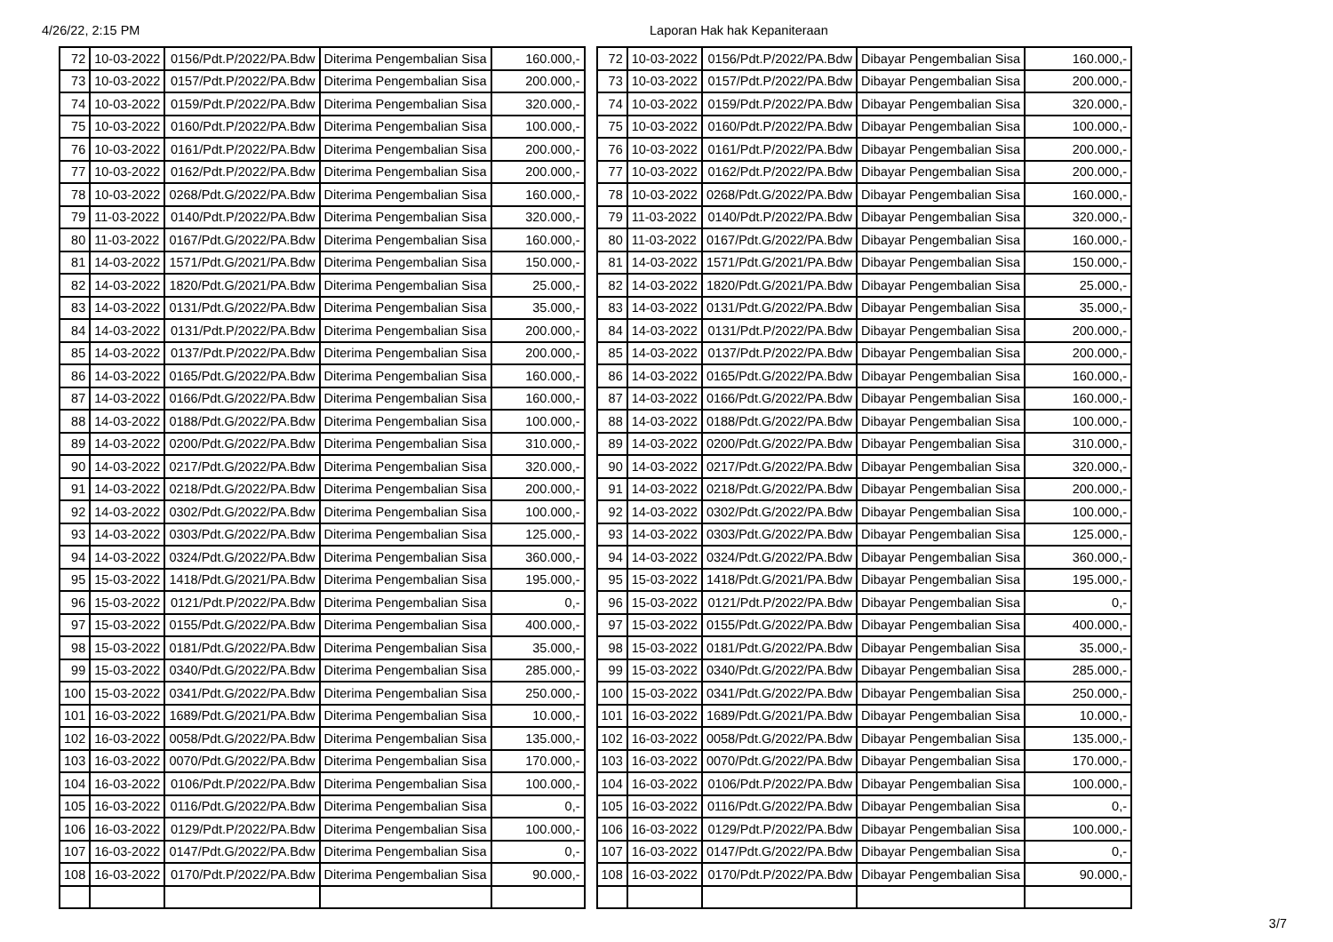4/26/22, 2:15 PM Laporan Hak hak Kepaniteraan
| 72 | 10-03-2022 | 0156/Pdt.P/2022/PA.Bdw | Diterima Pengembalian Sisa | 160.000,- |
| 73 | 10-03-2022 | 0157/Pdt.P/2022/PA.Bdw | Diterima Pengembalian Sisa | 200.000,- |
| 74 | 10-03-2022 | 0159/Pdt.P/2022/PA.Bdw | Diterima Pengembalian Sisa | 320.000,- |
| 75 | 10-03-2022 | 0160/Pdt.P/2022/PA.Bdw | Diterima Pengembalian Sisa | 100.000,- |
| 76 | 10-03-2022 | 0161/Pdt.P/2022/PA.Bdw | Diterima Pengembalian Sisa | 200.000,- |
| 77 | 10-03-2022 | 0162/Pdt.P/2022/PA.Bdw | Diterima Pengembalian Sisa | 200.000,- |
| 78 | 10-03-2022 | 0268/Pdt.G/2022/PA.Bdw | Diterima Pengembalian Sisa | 160.000,- |
| 79 | 11-03-2022 | 0140/Pdt.P/2022/PA.Bdw | Diterima Pengembalian Sisa | 320.000,- |
| 80 | 11-03-2022 | 0167/Pdt.G/2022/PA.Bdw | Diterima Pengembalian Sisa | 160.000,- |
| 81 | 14-03-2022 | 1571/Pdt.G/2021/PA.Bdw | Diterima Pengembalian Sisa | 150.000,- |
| 82 | 14-03-2022 | 1820/Pdt.G/2021/PA.Bdw | Diterima Pengembalian Sisa | 25.000,- |
| 83 | 14-03-2022 | 0131/Pdt.G/2022/PA.Bdw | Diterima Pengembalian Sisa | 35.000,- |
| 84 | 14-03-2022 | 0131/Pdt.P/2022/PA.Bdw | Diterima Pengembalian Sisa | 200.000,- |
| 85 | 14-03-2022 | 0137/Pdt.P/2022/PA.Bdw | Diterima Pengembalian Sisa | 200.000,- |
| 86 | 14-03-2022 | 0165/Pdt.G/2022/PA.Bdw | Diterima Pengembalian Sisa | 160.000,- |
| 87 | 14-03-2022 | 0166/Pdt.G/2022/PA.Bdw | Diterima Pengembalian Sisa | 160.000,- |
| 88 | 14-03-2022 | 0188/Pdt.G/2022/PA.Bdw | Diterima Pengembalian Sisa | 100.000,- |
| 89 | 14-03-2022 | 0200/Pdt.G/2022/PA.Bdw | Diterima Pengembalian Sisa | 310.000,- |
| 90 | 14-03-2022 | 0217/Pdt.G/2022/PA.Bdw | Diterima Pengembalian Sisa | 320.000,- |
| 91 | 14-03-2022 | 0218/Pdt.G/2022/PA.Bdw | Diterima Pengembalian Sisa | 200.000,- |
| 92 | 14-03-2022 | 0302/Pdt.G/2022/PA.Bdw | Diterima Pengembalian Sisa | 100.000,- |
| 93 | 14-03-2022 | 0303/Pdt.G/2022/PA.Bdw | Diterima Pengembalian Sisa | 125.000,- |
| 94 | 14-03-2022 | 0324/Pdt.G/2022/PA.Bdw | Diterima Pengembalian Sisa | 360.000,- |
| 95 | 15-03-2022 | 1418/Pdt.G/2021/PA.Bdw | Diterima Pengembalian Sisa | 195.000,- |
| 96 | 15-03-2022 | 0121/Pdt.P/2022/PA.Bdw | Diterima Pengembalian Sisa | 0,- |
| 97 | 15-03-2022 | 0155/Pdt.G/2022/PA.Bdw | Diterima Pengembalian Sisa | 400.000,- |
| 98 | 15-03-2022 | 0181/Pdt.G/2022/PA.Bdw | Diterima Pengembalian Sisa | 35.000,- |
| 99 | 15-03-2022 | 0340/Pdt.G/2022/PA.Bdw | Diterima Pengembalian Sisa | 285.000,- |
| 100 | 15-03-2022 | 0341/Pdt.G/2022/PA.Bdw | Diterima Pengembalian Sisa | 250.000,- |
| 101 | 16-03-2022 | 1689/Pdt.G/2021/PA.Bdw | Diterima Pengembalian Sisa | 10.000,- |
| 102 | 16-03-2022 | 0058/Pdt.G/2022/PA.Bdw | Diterima Pengembalian Sisa | 135.000,- |
| 103 | 16-03-2022 | 0070/Pdt.G/2022/PA.Bdw | Diterima Pengembalian Sisa | 170.000,- |
| 104 | 16-03-2022 | 0106/Pdt.P/2022/PA.Bdw | Diterima Pengembalian Sisa | 100.000,- |
| 105 | 16-03-2022 | 0116/Pdt.G/2022/PA.Bdw | Diterima Pengembalian Sisa | 0,- |
| 106 | 16-03-2022 | 0129/Pdt.P/2022/PA.Bdw | Diterima Pengembalian Sisa | 100.000,- |
| 107 | 16-03-2022 | 0147/Pdt.G/2022/PA.Bdw | Diterima Pengembalian Sisa | 0,- |
| 108 | 16-03-2022 | 0170/Pdt.P/2022/PA.Bdw | Diterima Pengembalian Sisa | 90.000,- |
| 72 | 10-03-2022 | 0156/Pdt.P/2022/PA.Bdw | Dibayar Pengembalian Sisa | 160.000,- |
| 73 | 10-03-2022 | 0157/Pdt.P/2022/PA.Bdw | Dibayar Pengembalian Sisa | 200.000,- |
| 74 | 10-03-2022 | 0159/Pdt.P/2022/PA.Bdw | Dibayar Pengembalian Sisa | 320.000,- |
| 75 | 10-03-2022 | 0160/Pdt.P/2022/PA.Bdw | Dibayar Pengembalian Sisa | 100.000,- |
| 76 | 10-03-2022 | 0161/Pdt.P/2022/PA.Bdw | Dibayar Pengembalian Sisa | 200.000,- |
| 77 | 10-03-2022 | 0162/Pdt.P/2022/PA.Bdw | Dibayar Pengembalian Sisa | 200.000,- |
| 78 | 10-03-2022 | 0268/Pdt.G/2022/PA.Bdw | Dibayar Pengembalian Sisa | 160.000,- |
| 79 | 11-03-2022 | 0140/Pdt.P/2022/PA.Bdw | Dibayar Pengembalian Sisa | 320.000,- |
| 80 | 11-03-2022 | 0167/Pdt.G/2022/PA.Bdw | Dibayar Pengembalian Sisa | 160.000,- |
| 81 | 14-03-2022 | 1571/Pdt.G/2021/PA.Bdw | Dibayar Pengembalian Sisa | 150.000,- |
| 82 | 14-03-2022 | 1820/Pdt.G/2021/PA.Bdw | Dibayar Pengembalian Sisa | 25.000,- |
| 83 | 14-03-2022 | 0131/Pdt.G/2022/PA.Bdw | Dibayar Pengembalian Sisa | 35.000,- |
| 84 | 14-03-2022 | 0131/Pdt.P/2022/PA.Bdw | Dibayar Pengembalian Sisa | 200.000,- |
| 85 | 14-03-2022 | 0137/Pdt.P/2022/PA.Bdw | Dibayar Pengembalian Sisa | 200.000,- |
| 86 | 14-03-2022 | 0165/Pdt.G/2022/PA.Bdw | Dibayar Pengembalian Sisa | 160.000,- |
| 87 | 14-03-2022 | 0166/Pdt.G/2022/PA.Bdw | Dibayar Pengembalian Sisa | 160.000,- |
| 88 | 14-03-2022 | 0188/Pdt.G/2022/PA.Bdw | Dibayar Pengembalian Sisa | 100.000,- |
| 89 | 14-03-2022 | 0200/Pdt.G/2022/PA.Bdw | Dibayar Pengembalian Sisa | 310.000,- |
| 90 | 14-03-2022 | 0217/Pdt.G/2022/PA.Bdw | Dibayar Pengembalian Sisa | 320.000,- |
| 91 | 14-03-2022 | 0218/Pdt.G/2022/PA.Bdw | Dibayar Pengembalian Sisa | 200.000,- |
| 92 | 14-03-2022 | 0302/Pdt.G/2022/PA.Bdw | Dibayar Pengembalian Sisa | 100.000,- |
| 93 | 14-03-2022 | 0303/Pdt.G/2022/PA.Bdw | Dibayar Pengembalian Sisa | 125.000,- |
| 94 | 14-03-2022 | 0324/Pdt.G/2022/PA.Bdw | Dibayar Pengembalian Sisa | 360.000,- |
| 95 | 15-03-2022 | 1418/Pdt.G/2021/PA.Bdw | Dibayar Pengembalian Sisa | 195.000,- |
| 96 | 15-03-2022 | 0121/Pdt.P/2022/PA.Bdw | Dibayar Pengembalian Sisa | 0,- |
| 97 | 15-03-2022 | 0155/Pdt.G/2022/PA.Bdw | Dibayar Pengembalian Sisa | 400.000,- |
| 98 | 15-03-2022 | 0181/Pdt.G/2022/PA.Bdw | Dibayar Pengembalian Sisa | 35.000,- |
| 99 | 15-03-2022 | 0340/Pdt.G/2022/PA.Bdw | Dibayar Pengembalian Sisa | 285.000,- |
| 100 | 15-03-2022 | 0341/Pdt.G/2022/PA.Bdw | Dibayar Pengembalian Sisa | 250.000,- |
| 101 | 16-03-2022 | 1689/Pdt.G/2021/PA.Bdw | Dibayar Pengembalian Sisa | 10.000,- |
| 102 | 16-03-2022 | 0058/Pdt.G/2022/PA.Bdw | Dibayar Pengembalian Sisa | 135.000,- |
| 103 | 16-03-2022 | 0070/Pdt.G/2022/PA.Bdw | Dibayar Pengembalian Sisa | 170.000,- |
| 104 | 16-03-2022 | 0106/Pdt.P/2022/PA.Bdw | Dibayar Pengembalian Sisa | 100.000,- |
| 105 | 16-03-2022 | 0116/Pdt.G/2022/PA.Bdw | Dibayar Pengembalian Sisa | 0,- |
| 106 | 16-03-2022 | 0129/Pdt.P/2022/PA.Bdw | Dibayar Pengembalian Sisa | 100.000,- |
| 107 | 16-03-2022 | 0147/Pdt.G/2022/PA.Bdw | Dibayar Pengembalian Sisa | 0,- |
| 108 | 16-03-2022 | 0170/Pdt.P/2022/PA.Bdw | Dibayar Pengembalian Sisa | 90.000,- |
3/7